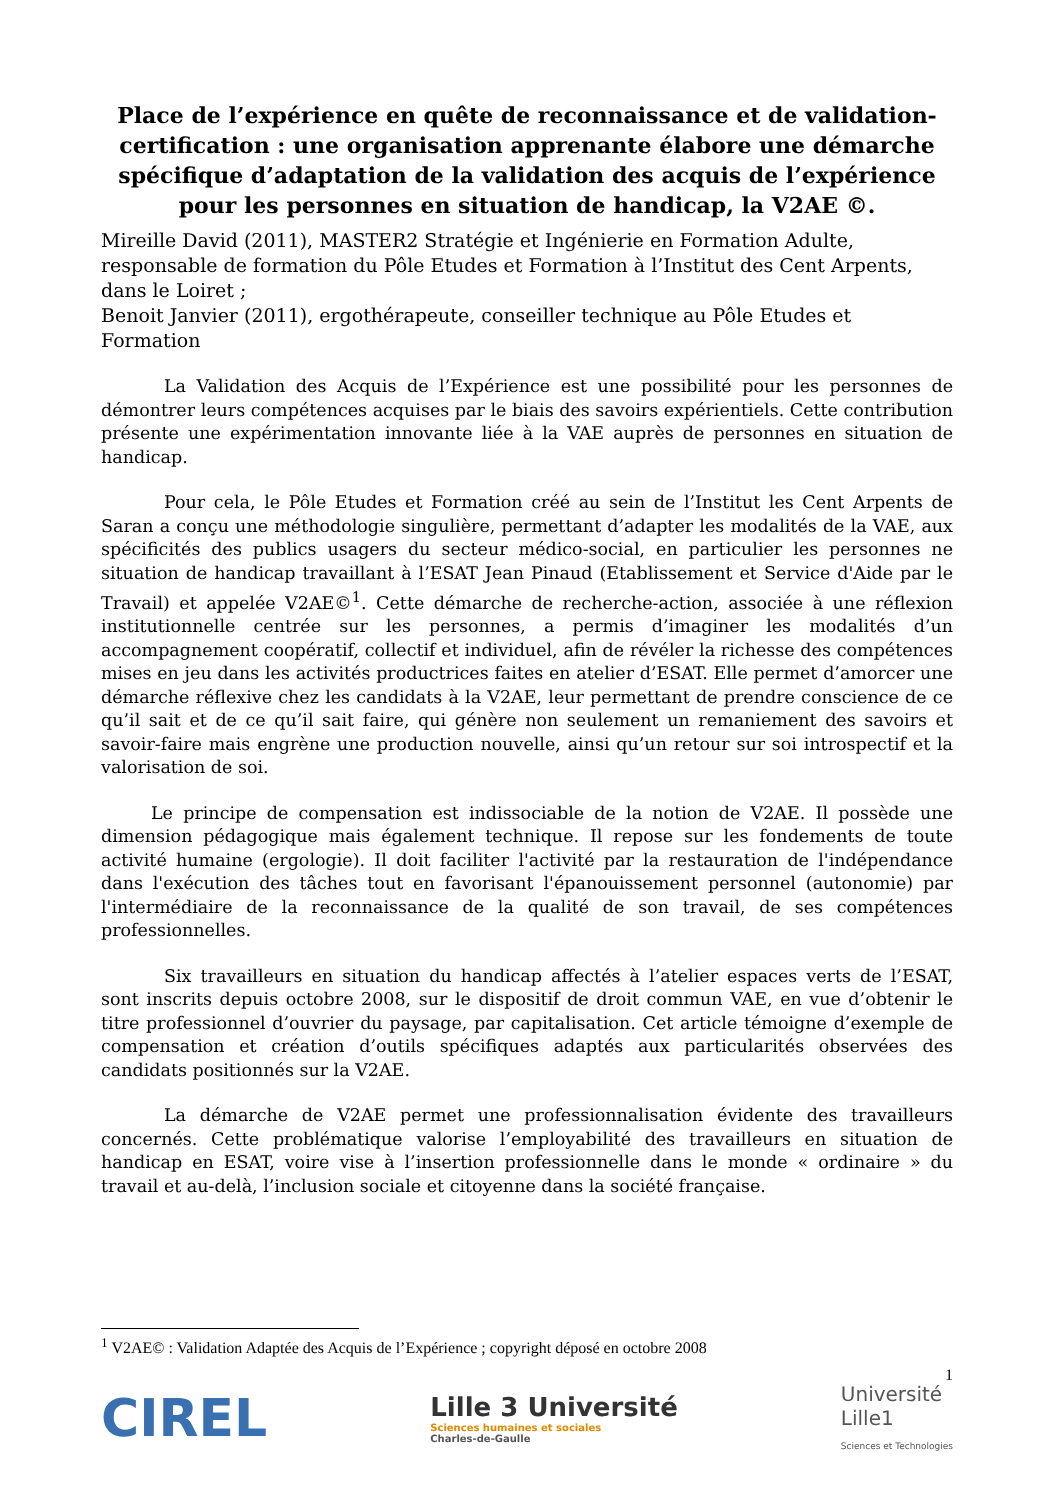Place de l’expérience en quête de reconnaissance et de validation-certification : une organisation apprenante élabore une démarche spécifique d’adaptation de la validation des acquis de l’expérience pour les personnes en situation de handicap, la V2AE ©.
Mireille David (2011), MASTER2 Stratégie et Ingénierie en Formation Adulte, responsable de formation du Pôle Etudes et Formation à l’Institut des Cent Arpents, dans le Loiret ;
Benoit Janvier (2011), ergothérapeute, conseiller technique au Pôle Etudes et Formation
La Validation des Acquis de l’Expérience est une possibilité pour les personnes de démontrer leurs compétences acquises par le biais des savoirs expérientiels. Cette contribution présente une expérimentation innovante liée à la VAE auprès de personnes en situation de handicap.
Pour cela, le Pôle Etudes et Formation créé au sein de l’Institut les Cent Arpents de Saran a conçu une méthodologie singulière, permettant d’adapter les modalités de la VAE, aux spécificités des publics usagers du secteur médico-social, en particulier les personnes ne situation de handicap travaillant à l’ESAT Jean Pinaud (Etablissement et Service d'Aide par le Travail) et appelée V2AE©<sup>1</sup>. Cette démarche de recherche-action, associée à une réflexion institutionnelle centrée sur les personnes, a permis d’imaginer les modalités d’un accompagnement coopératif, collectif et individuel, afin de révéler la richesse des compétences mises en jeu dans les activités productrices faites en atelier d’ESAT. Elle permet d’amorcer une démarche réflexive chez les candidats à la V2AE, leur permettant de prendre conscience de ce qu’il sait et de ce qu’il sait faire, qui génère non seulement un remaniement des savoirs et savoir-faire mais engrène une production nouvelle, ainsi qu’un retour sur soi introspectif et la valorisation de soi.
Le principe de compensation est indissociable de la notion de V2AE. Il possède une dimension pédagogique mais également technique. Il repose sur les fondements de toute activité humaine (ergologie). Il doit faciliter l'activité par la restauration de l'indépendance dans l'exécution des tâches tout en favorisant l'épanouissement personnel (autonomie) par l'intermédiaire de la reconnaissance de la qualité de son travail, de ses compétences professionnelles.
Six travailleurs en situation du handicap affectés à l’atelier espaces verts de l’ESAT, sont inscrits depuis octobre 2008, sur le dispositif de droit commun VAE, en vue d’obtenir le titre professionnel d’ouvrier du paysage, par capitalisation. Cet article témoigne d’exemple de compensation et création d’outils spécifiques adaptés aux particularités observées des candidats positionnés sur la V2AE.
La démarche de V2AE permet une professionnalisation évidente des travailleurs concernés. Cette problématique valorise l’employabilité des travailleurs en situation de handicap en ESAT, voire vise à l’insertion professionnelle dans le monde « ordinaire » du travail et au-delà, l’inclusion sociale et citoyenne dans la société française.
<sup>1</sup> V2AE© : Validation Adaptée des Acquis de l’Expérience ; copyright déposé en octobre 2008
1
CIREL
Lille 3 Université
Sciences humaines et sociales
Charles-de-Gaulle
Université
Lille1
Sciences et Technologies